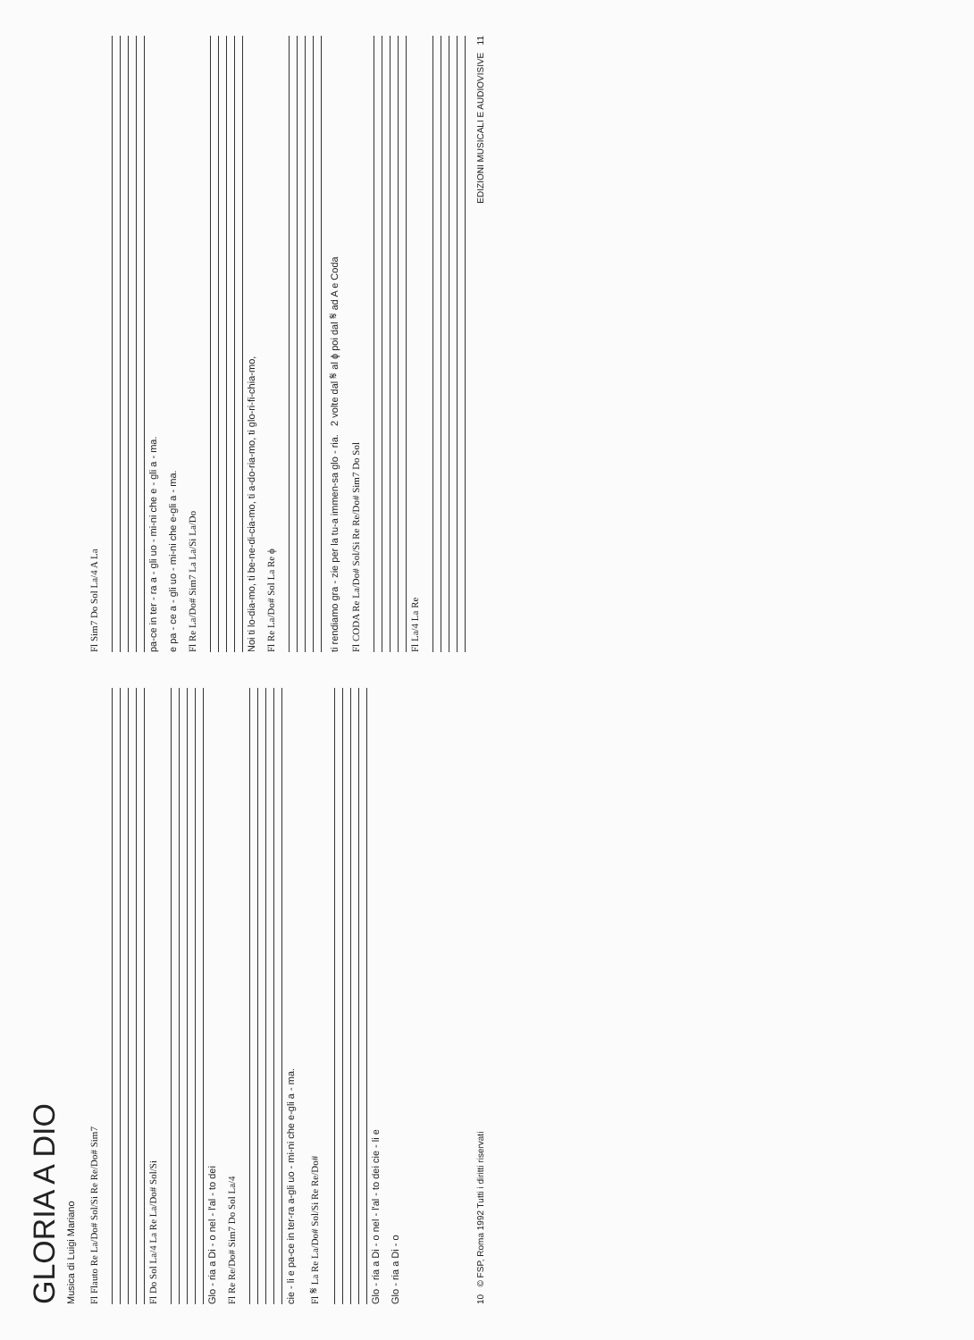GLORIA A DIO
Musica di Luigi Mariano
Fl Flauto Re La/Do# Sol/Si Re Re/Do# Sim7
Fl Do Sol La/4 La Re La/Do# Sol/Si
Glo - ria a Di - o nel - l'al - to dei
Fl Re Re/Do# Sim7 Do Sol La/4
cie - li e pa-ce in ter-ra a-gli uo - mi-ni che e-gli a - ma.
Fl 𝄋 La Re La/Do# Sol/Si Re Re/Do#
Glo - ria a Di - o nel - l'al - to dei cie - li e
Glo - ria a Di - o
Fl Sim7 Do Sol La/4 A La
pa-ce in ter - ra a - gli uo - mi-ni che e - gli a - ma.
e pa - ce a - gli uo - mi-ni che e-gli a - ma.
Fl Re La/Do# Sim7 La La/Si La/Do
Noi ti lo-dia-mo, ti be-ne-di-cia-mo, ti a-do-ria-mo, ti glo-ri-fi-chia-mo,
Fl Re La/Do# Sol La Re ϕ
ti rendiamo gra - zie per la tu-a immen-sa glo - ria. 2 volte dal 𝄋 al ϕ poi dal 𝄋 ad A e Coda
Fl CODA Re La/Do# Sol/Si Re Re/Do# Sim7 Do Sol
Fl La/4 La Re
10 © FSP, Roma 1992 Tutti i diritti riservati EDIZIONI MUSICALI E AUDIOVISIVE 11